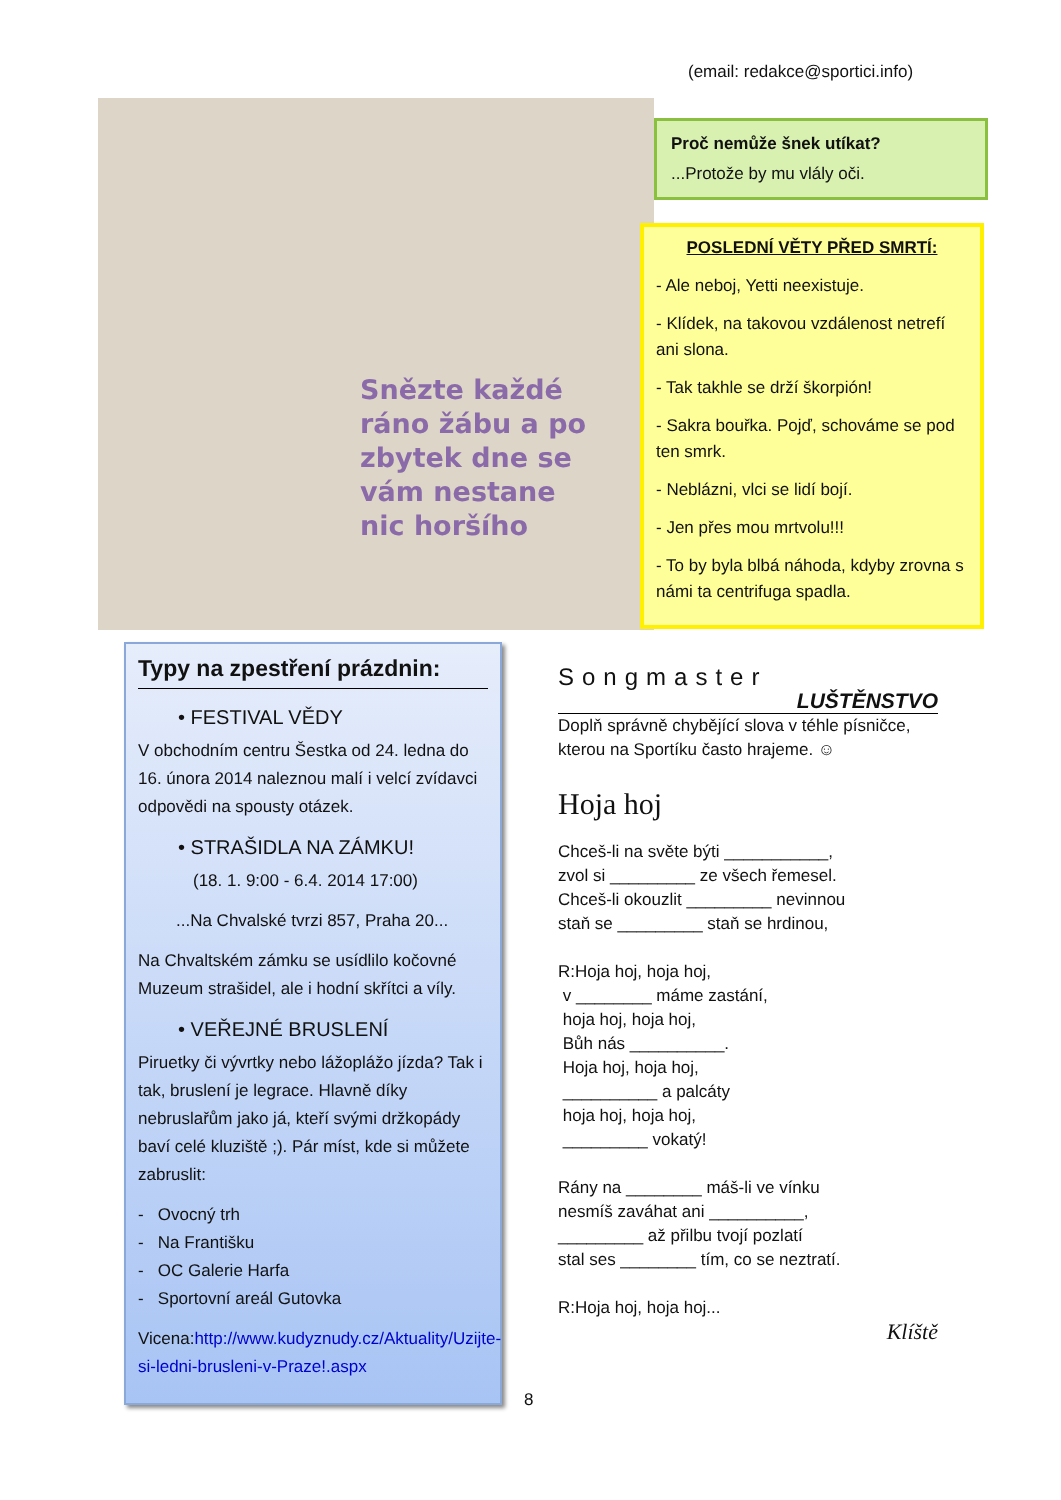(email: redakce@sportici.info)
Snězte každé
ráno žábu a po
zbytek dne se
vám nestane
nic horšího
Proč nemůže šnek utíkat?
...Protože by mu vlály oči.
POSLEDNÍ VĚTY PŘED SMRTÍ:
- Ale neboj, Yetti neexistuje.
- Klídek, na takovou vzdálenost netrefí ani slona.
- Tak takhle se drží škorpión!
- Sakra bouřka. Pojď, schováme se pod ten smrk.
- Neblázni, vlci se lidí bojí.
- Jen přes mou mrtvolu!!!
- To by byla blbá náhoda, kdyby zrovna s námi ta centrifuga spadla.
Typy na zpestření prázdnin:
• FESTIVAL VĚDY
V obchodním centru Šestka od 24. ledna do 16. února 2014 naleznou malí i velcí zvídavci odpovědi na spousty otázek.
• STRAŠIDLA NA ZÁMKU!
(18. 1. 9:00 - 6.4. 2014 17:00)
...Na Chvalské tvrzi 857, Praha 20...
Na Chvaltském zámku se usídlilo kočovné Muzeum strašidel, ale i hodní skřítci a víly.
• VEŘEJNÉ BRUSLENÍ
Piruetky či vývrtky nebo lážoplážo jízda? Tak i tak, bruslení je legrace. Hlavně díky nebruslařům jako já, kteří svými držkopády baví celé kluziště ;). Pár míst, kde si můžete zabruslit:
- Ovocný trh
- Na Františku
- OC Galerie Harfa
- Sportovní areál Gutovka
Vicena:http://www.kudyznudy.cz/Aktuality/Uzijte-si-ledni-brusleni-v-Praze!.aspx
8
Songmaster
LUŠTĚNSTVO
Doplň správně chybějící slova v téhle písničce, kterou na Sportíku často hrajeme. ☺
Hoja hoj
Chceš-li na světe býti ___________,
zvol si _________ ze všech řemesel.
Chceš-li okouzlit _________ nevinnou
staň se _________ staň se hrdinou,
R:Hoja hoj, hoja hoj,
v ________ máme zastání,
hoja hoj, hoja hoj,
Bůh nás __________.
Hoja hoj, hoja hoj,
__________ a palcáty
hoja hoj, hoja hoj,
_________ vokatý!
Rány na ________ máš-li ve vínku
nesmíš zaváhat ani __________,
_________ až přilbu tvojí pozlatí
stal ses ________ tím, co se neztratí.
R:Hoja hoj, hoja hoj...
Klíště